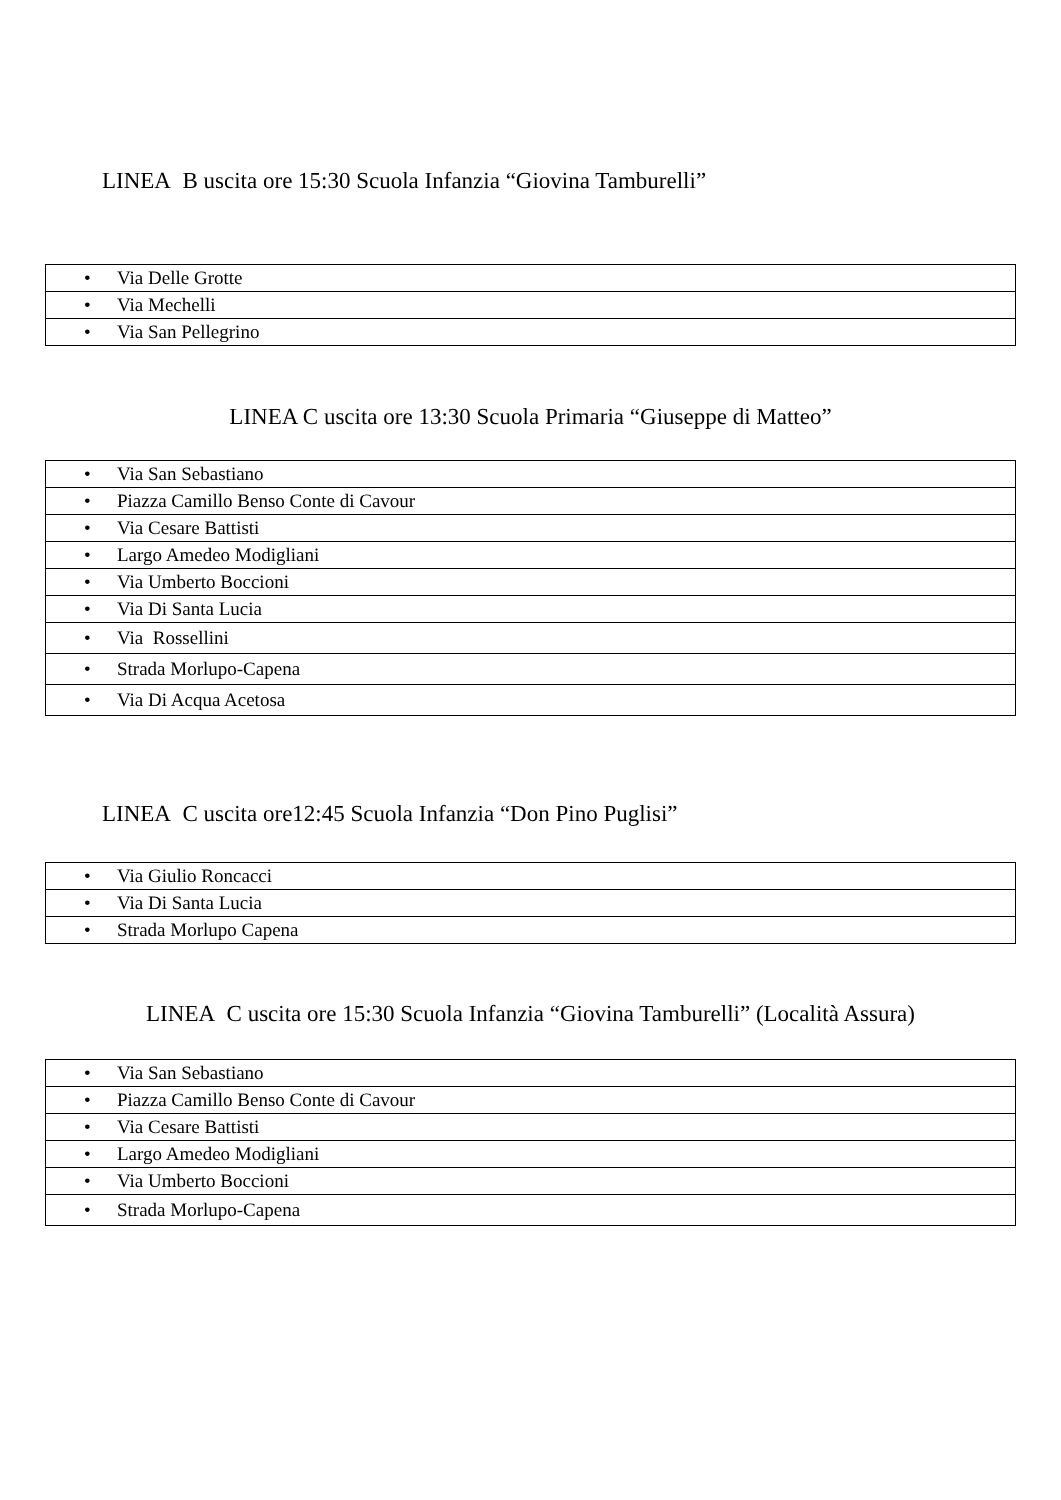LINEA B uscita ore 15:30 Scuola Infanzia “Giovina Tamburelli”
| • Via Delle Grotte |
| • Via Mechelli |
| • Via San Pellegrino |
LINEA C uscita ore 13:30 Scuola Primaria “Giuseppe di Matteo”
| • Via San Sebastiano |
| • Piazza Camillo Benso Conte di Cavour |
| • Via Cesare Battisti |
| • Largo Amedeo Modigliani |
| • Via Umberto Boccioni |
| • Via Di Santa Lucia |
| • Via Rossellini |
| • Strada Morlupo-Capena |
| • Via Di Acqua Acetosa |
LINEA C uscita ore12:45 Scuola Infanzia “Don Pino Puglisi”
| • Via Giulio Roncacci |
| • Via Di Santa Lucia |
| • Strada Morlupo Capena |
LINEA C uscita ore 15:30 Scuola Infanzia “Giovina Tamburelli” (Località Assura)
| • Via San Sebastiano |
| • Piazza Camillo Benso Conte di Cavour |
| • Via Cesare Battisti |
| • Largo Amedeo Modigliani |
| • Via Umberto Boccioni |
| • Strada Morlupo-Capena |